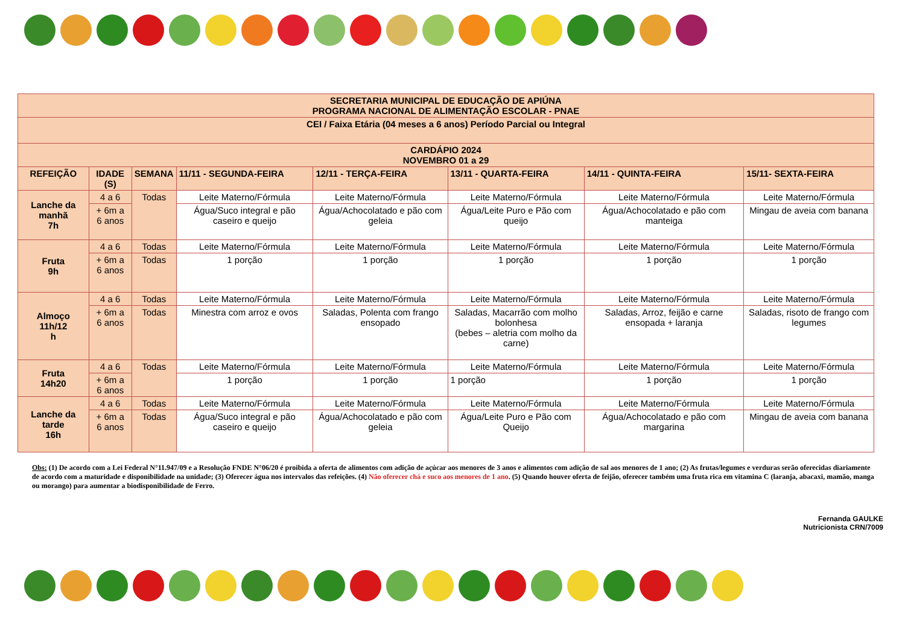| SECRETARIA MUNICIPAL DE EDUCAÇÃO DE APIÚNA PROGRAMA NACIONAL DE ALIMENTAÇÃO ESCOLAR - PNAE | | | | | | | |
| CEI / Faixa Etária (04 meses a 6 anos) Período Parcial ou Integral | | | | | | | |
| CARDÁPIO 2024 NOVEMBRO 01 a 29 | | | | | | | |
| REFEIÇÃO | IDADE (S) | SEMANA | 11/11 - SEGUNDA-FEIRA | 12/11 - TERÇA-FEIRA | 13/11 - QUARTA-FEIRA | 14/11 - QUINTA-FEIRA | 15/11- SEXTA-FEIRA |
| Lanche da manhã 7h | 4 a 6 | Todas | Leite Materno/Fórmula | Leite Materno/Fórmula | Leite Materno/Fórmula | Leite Materno/Fórmula | Leite Materno/Fórmula |
| | + 6m a 6 anos | | Água/Suco integral e pão caseiro e queijo | Água/Achocolatado e pão com geleia | Água/Leite Puro e Pão com queijo | Água/Achocolatado e pão com manteiga | Mingau de aveia com banana |
| Fruta 9h | 4 a 6 | Todas | Leite Materno/Fórmula | Leite Materno/Fórmula | Leite Materno/Fórmula | Leite Materno/Fórmula | Leite Materno/Fórmula |
| | + 6m a 6 anos | Todas | 1 porção | 1 porção | 1 porção | 1 porção | 1 porção |
| Almoço 11h/12 h | 4 a 6 | Todas | Leite Materno/Fórmula | Leite Materno/Fórmula | Leite Materno/Fórmula | Leite Materno/Fórmula | Leite Materno/Fórmula |
| | + 6m a 6 anos | Todas | Minestra com arroz e ovos | Saladas, Polenta com frango ensopado | Saladas, Macarrão com molho bolonhesa (bebes – aletria com molho da carne) | Saladas, Arroz, feijão e carne ensopada + laranja | Saladas, risoto de frango com legumes |
| Fruta 14h20 | 4 a 6 | Todas | Leite Materno/Fórmula | Leite Materno/Fórmula | Leite Materno/Fórmula | Leite Materno/Fórmula | Leite Materno/Fórmula |
| | + 6m a 6 anos | | 1 porção | 1 porção | 1 porção | 1 porção | 1 porção |
| Lanche da tarde 16h | 4 a 6 | Todas | Leite Materno/Fórmula | Leite Materno/Fórmula | Leite Materno/Fórmula | Leite Materno/Fórmula | Leite Materno/Fórmula |
| | + 6m a 6 anos | Todas | Água/Suco integral e pão caseiro e queijo | Água/Achocolatado e pão com geleia | Água/Leite Puro e Pão com Queijo | Água/Achocolatado e pão com margarina | Mingau de aveia com banana |
Obs: (1) De acordo com a Lei Federal N°11.947/09 e a Resolução FNDE N°06/20 é proibida a oferta de alimentos com adição de açúcar aos menores de 3 anos e alimentos com adição de sal aos menores de 1 ano; (2) As frutas/legumes e verduras serão oferecidas diariamente de acordo com a maturidade e disponibilidade na unidade; (3) Oferecer água nos intervalos das refeições. (4) Não oferecer chá e suco aos menores de 1 ano. (5) Quando houver oferta de feijão, oferecer também uma fruta rica em vitamina C (laranja, abacaxi, mamão, manga ou morango) para aumentar a biodisponibilidade de Ferro.
Fernanda GAULKE
Nutricionista CRN/7009